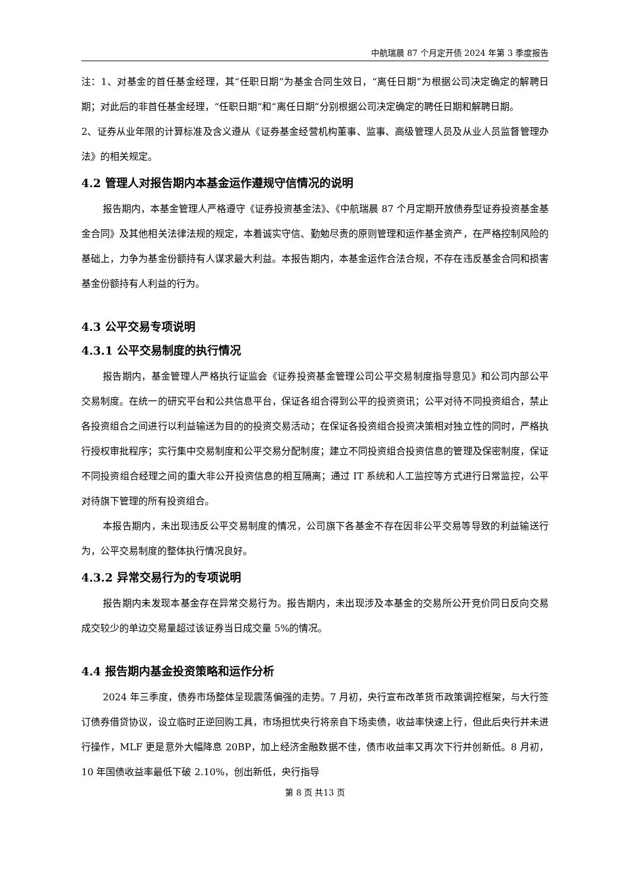中航瑞晨 87 个月定开债 2024 年第 3 季度报告
注：1、对基金的首任基金经理，其“任职日期”为基金合同生效日，“离任日期”为根据公司决定确定的解聘日期；对此后的非首任基金经理，“任职日期”和“离任日期”分别根据公司决定确定的聘任日期和解聘日期。
2、证券从业年限的计算标准及含义遵从《证券基金经营机构董事、监事、高级管理人员及从业人员监督管理办法》的相关规定。
4.2 管理人对报告期内本基金运作遵规守信情况的说明
报告期内，本基金管理人严格遵守《证券投资基金法》、《中航瑞晨 87 个月定期开放债券型证券投资基金基金合同》及其他相关法律法规的规定，本着诚实守信、勤勉尽责的原则管理和运作基金资产，在严格控制风险的基础上，力争为基金份额持有人谋求最大利益。本报告期内，本基金运作合法合规，不存在违反基金合同和损害基金份额持有人利益的行为。
4.3 公平交易专项说明
4.3.1 公平交易制度的执行情况
报告期内，基金管理人严格执行证监会《证券投资基金管理公司公平交易制度指导意见》和公司内部公平交易制度。在统一的研究平台和公共信息平台，保证各组合得到公平的投资资讯；公平对待不同投资组合，禁止各投资组合之间进行以利益输送为目的的投资交易活动；在保证各投资组合投资决策相对独立性的同时，严格执行授权审批程序；实行集中交易制度和公平交易分配制度；建立不同投资组合投资信息的管理及保密制度，保证不同投资组合经理之间的重大非公开投资信息的相互隔离；通过 IT 系统和人工监控等方式进行日常监控，公平对待旗下管理的所有投资组合。
本报告期内，未出现违反公平交易制度的情况，公司旗下各基金不存在因非公平交易等导致的利益输送行为，公平交易制度的整体执行情况良好。
4.3.2 异常交易行为的专项说明
报告期内未发现本基金存在异常交易行为。报告期内，未出现涉及本基金的交易所公开竞价同日反向交易成交较少的单边交易量超过该证券当日成交量 5%的情况。
4.4 报告期内基金投资策略和运作分析
2024 年三季度，债券市场整体呈现震荡偏强的走势。7 月初，央行宣布改革货币政策调控框架，与大行签订债券借贷协议，设立临时正逆回购工具，市场担忧央行将亲自下场卖债，收益率快速上行，但此后央行并未进行操作，MLF 更是意外大幅降息 20BP，加上经济金融数据不佳，债市收益率又再次下行并创新低。8 月初，10 年国债收益率最低下破 2.10%，创出新低，央行指导
第 8 页 共13 页